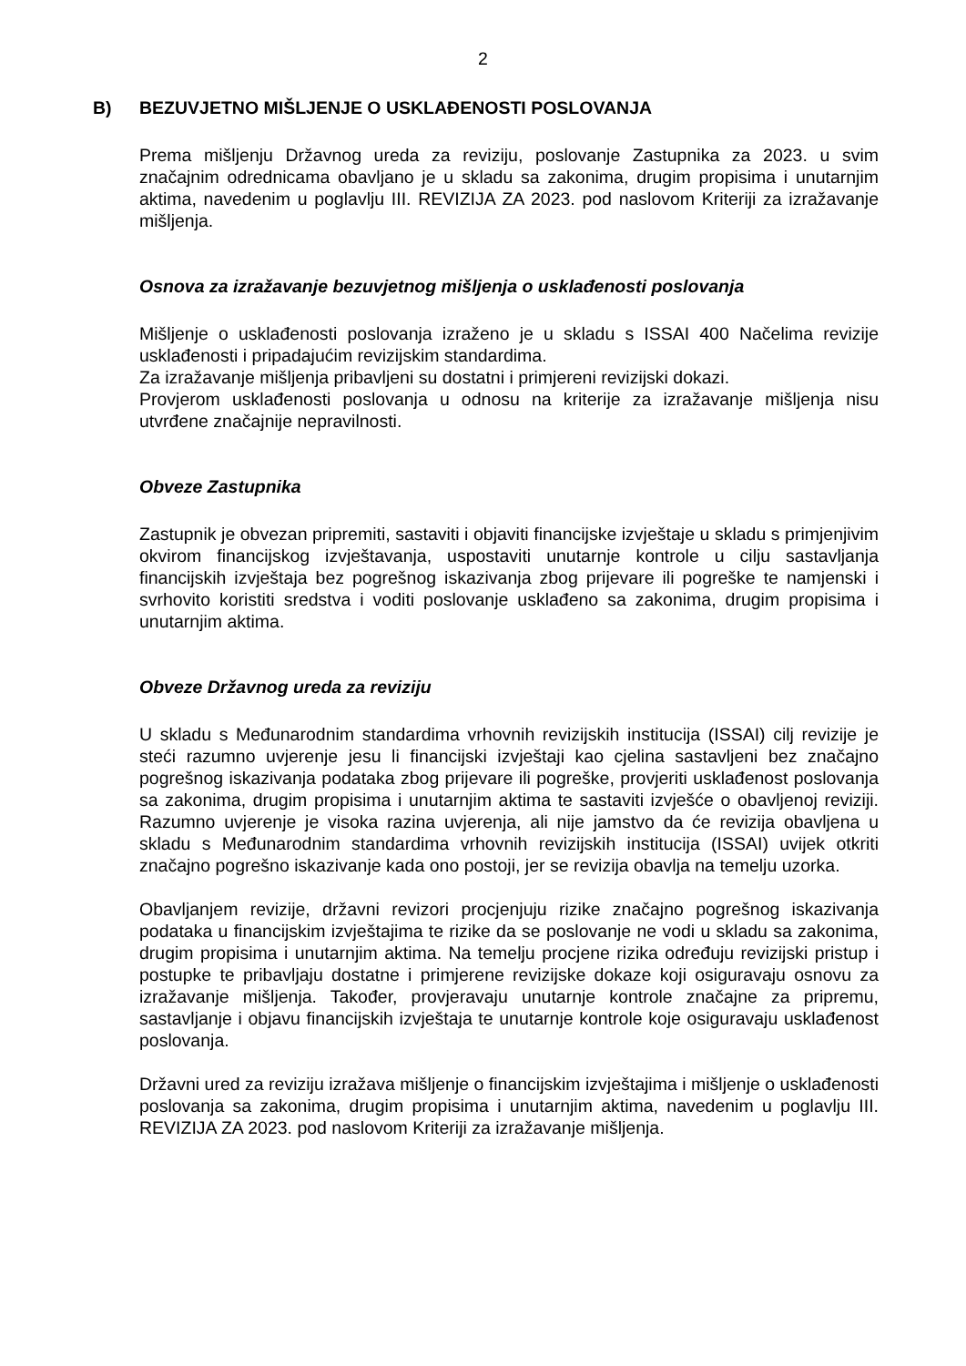2
B) BEZUVJETNO MIŠLJENJE O USKLAĐENOSTI POSLOVANJA
Prema mišljenju Državnog ureda za reviziju, poslovanje Zastupnika za 2023. u svim značajnim odrednicama obavljano je u skladu sa zakonima, drugim propisima i unutarnjim aktima, navedenim u poglavlju III. REVIZIJA ZA 2023. pod naslovom Kriteriji za izražavanje mišljenja.
Osnova za izražavanje bezuvjetnog mišljenja o usklađenosti poslovanja
Mišljenje o usklađenosti poslovanja izraženo je u skladu s ISSAI 400 Načelima revizije usklađenosti i pripadajućim revizijskim standardima.
Za izražavanje mišljenja pribavljeni su dostatni i primjereni revizijski dokazi.
Provjerom usklađenosti poslovanja u odnosu na kriterije za izražavanje mišljenja nisu utvrđene značajnije nepravilnosti.
Obveze Zastupnika
Zastupnik je obvezan pripremiti, sastaviti i objaviti financijske izvještaje u skladu s primjenjivim okvirom financijskog izvještavanja, uspostaviti unutarnje kontrole u cilju sastavljanja financijskih izvještaja bez pogrešnog iskazivanja zbog prijevare ili pogreške te namjenski i svrhovito koristiti sredstva i voditi poslovanje usklađeno sa zakonima, drugim propisima i unutarnjim aktima.
Obveze Državnog ureda za reviziju
U skladu s Međunarodnim standardima vrhovnih revizijskih institucija (ISSAI) cilj revizije je steći razumno uvjerenje jesu li financijski izvještaji kao cjelina sastavljeni bez značajno pogrešnog iskazivanja podataka zbog prijevare ili pogreške, provjeriti usklađenost poslovanja sa zakonima, drugim propisima i unutarnjim aktima te sastaviti izvješće o obavljenoj reviziji. Razumno uvjerenje je visoka razina uvjerenja, ali nije jamstvo da će revizija obavljena u skladu s Međunarodnim standardima vrhovnih revizijskih institucija (ISSAI) uvijek otkriti značajno pogrešno iskazivanje kada ono postoji, jer se revizija obavlja na temelju uzorka.
Obavljanjem revizije, državni revizori procjenjuju rizike značajno pogrešnog iskazivanja podataka u financijskim izvještajima te rizike da se poslovanje ne vodi u skladu sa zakonima, drugim propisima i unutarnjim aktima. Na temelju procjene rizika određuju revizijski pristup i postupke te pribavljaju dostatne i primjerene revizijske dokaze koji osiguravaju osnovu za izražavanje mišljenja. Također, provjeravaju unutarnje kontrole značajne za pripremu, sastavljanje i objavu financijskih izvještaja te unutarnje kontrole koje osiguravaju usklađenost poslovanja.
Državni ured za reviziju izražava mišljenje o financijskim izvještajima i mišljenje o usklađenosti poslovanja sa zakonima, drugim propisima i unutarnjim aktima, navedenim u poglavlju III. REVIZIJA ZA 2023. pod naslovom Kriteriji za izražavanje mišljenja.